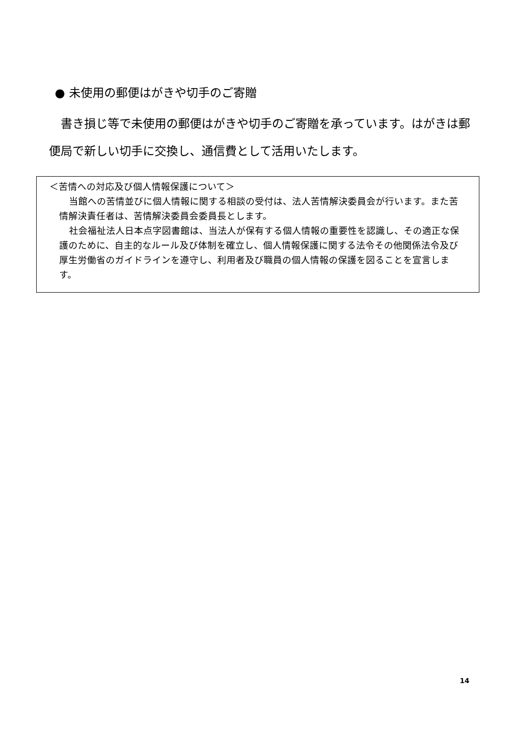● 未使用の郵便はがきや切手のご寄贈
書き損じ等で未使用の郵便はがきや切手のご寄贈を承っています。はがきは郵便局で新しい切手に交換し、通信費として活用いたします。
＜苦情への対応及び個人情報保護について＞
当館への苦情並びに個人情報に関する相談の受付は、法人苦情解決委員会が行います。また苦情解決責任者は、苦情解決委員会委員長とします。
社会福祉法人日本点字図書館は、当法人が保有する個人情報の重要性を認識し、その適正な保護のために、自主的なルール及び体制を確立し、個人情報保護に関する法令その他関係法令及び厚生労働省のガイドラインを遵守し、利用者及び職員の個人情報の保護を図ることを宣言します。
14